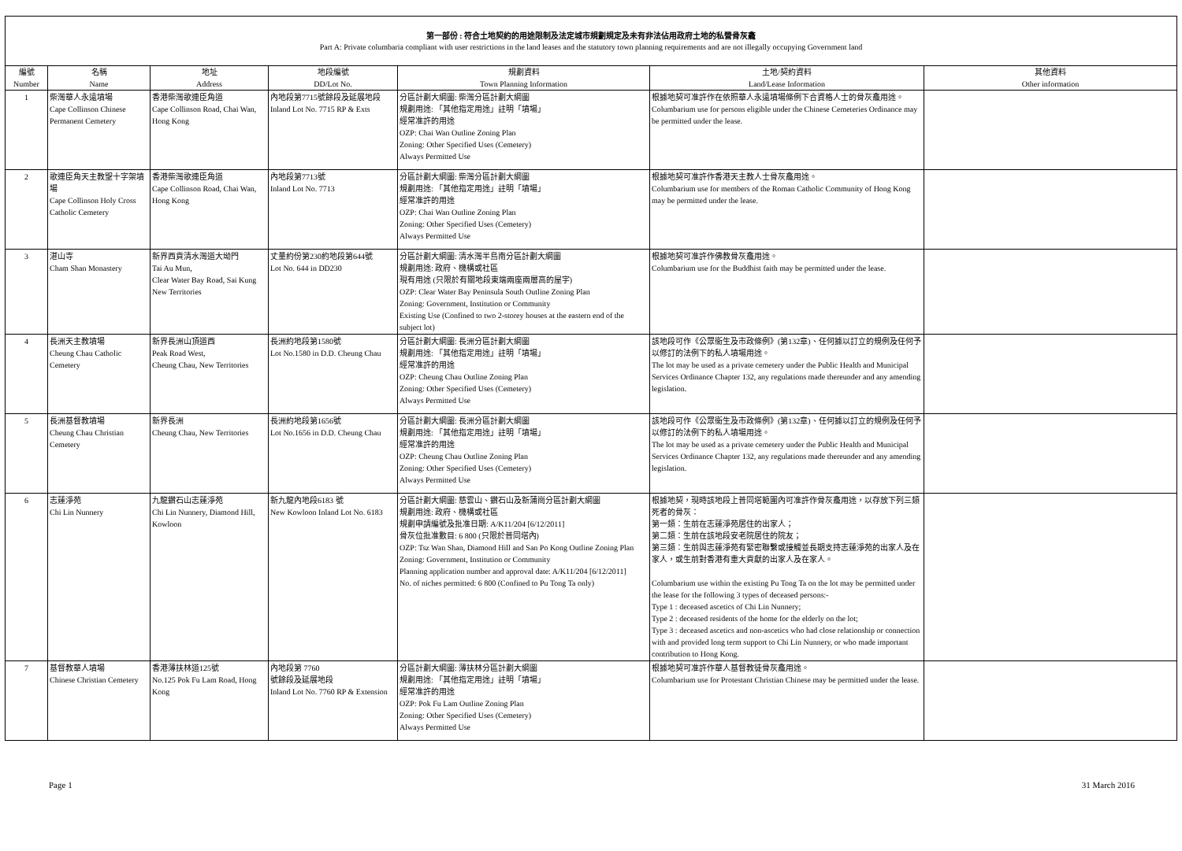第一部份 : 符合土地契約的用途限制及法定城市規劃規定及未有非法佔用政府土地的私營骨灰龕
Part A: Private columbaria compliant with user restrictions in the land leases and the statutory town planning requirements and are not illegally occupying Government land
| 編號 Number | 名稱 Name | 地址 Address | 地段編號 DD/Lot No. | 規劃資料 Town Planning Information | 土地/契約資料 Land/Lease Information | 其他資料 Other information |
| --- | --- | --- | --- | --- | --- | --- |
| 1 | 柴灣華人永遠墳場 Cape Collinson Chinese Permanent Cemetery | 香港柴灣歌連臣角道 Cape Collinson Road, Chai Wan, Hong Kong | 內地段第7715號餘段及延展地段 Inland Lot No. 7715 RP & Exts | 分區計劃大綱圖: 柴灣分區計劃大綱圖 規劃用途: 「其他指定用途」註明「墳場」 經常准許的用途 OZP: Chai Wan Outline Zoning Plan Zoning: Other Specified Uses (Cemetery) Always Permitted Use | 根據地契可准許作在依照華人永遠墳場條例下合資格人士的骨灰龕用途。 Columbarium use for persons eligible under the Chinese Cemeteries Ordinance may be permitted under the lease. | |
| 2 | 歌連臣角天主教聖十字架墳場 Cape Collinson Holy Cross Catholic Cemetery | 香港柴灣歌連臣角道 Cape Collinson Road, Chai Wan, Hong Kong | 內地段第7713號 Inland Lot No. 7713 | 分區計劃大綱圖: 柴灣分區計劃大綱圖 規劃用途: 「其他指定用途」註明「墳場」 經常准許的用途 OZP: Chai Wan Outline Zoning Plan Zoning: Other Specified Uses (Cemetery) Always Permitted Use | 根據地契可准許作香港天主教人士骨灰龕用途。 Columbarium use for members of the Roman Catholic Community of Hong Kong may be permitted under the lease. | |
| 3 | 湛山寺 Cham Shan Monastery | 新界西貢清水灣道大坳門 Tai Au Mun, Clear Water Bay Road, Sai Kung New Territories | 丈量約份第230約地段第644號 Lot No. 644 in DD230 | 分區計劃大綱圖: 清水灣半島南分區計劃大綱圖 規劃用途: 政府、機構或社區 現有用途 (只限於有關地段東端兩座兩層高的屋宇) OZP: Clear Water Bay Peninsula South Outline Zoning Plan Zoning: Government, Institution or Community Existing Use (Confined to two 2-storey houses at the eastern end of the subject lot) | 根據地契可准許作佛教骨灰龕用途。 Columbarium use for the Buddhist faith may be permitted under the lease. | |
| 4 | 長洲天主教墳場 Cheung Chau Catholic Cemetery | 新界長洲山頂道西 Peak Road West, Cheung Chau, New Territories | 長洲約地段第1580號 Lot No.1580 in D.D. Cheung Chau | 分區計劃大綱圖: 長洲分區計劃大綱圖 規劃用途: 「其他指定用途」註明「墳場」 經常准許的用途 OZP: Cheung Chau Outline Zoning Plan Zoning: Other Specified Uses (Cemetery) Always Permitted Use | 該地段可作《公眾衞生及市政條例》(第132章)、任何據以訂立的規例及任何予以修訂的法例下的私人墳場用途。 The lot may be used as a private cemetery under the Public Health and Municipal Services Ordinance Chapter 132, any regulations made thereunder and any amending legislation. | |
| 5 | 長洲基督教墳場 Cheung Chau Christian Cemetery | 新界長洲 Cheung Chau, New Territories | 長洲約地段第1656號 Lot No.1656 in D.D. Cheung Chau | 分區計劃大綱圖: 長洲分區計劃大綱圖 規劃用途: 「其他指定用途」註明「墳場」 經常准許的用途 OZP: Cheung Chau Outline Zoning Plan Zoning: Other Specified Uses (Cemetery) Always Permitted Use | 該地段可作《公眾衞生及市政條例》(第132章)、任何據以訂立的規例及任何予以修訂的法例下的私人墳場用途。 The lot may be used as a private cemetery under the Public Health and Municipal Services Ordinance Chapter 132, any regulations made thereunder and any amending legislation. | |
| 6 | 志蓮淨苑 Chi Lin Nunnery | 九龍鑽石山志蓮淨苑 Chi Lin Nunnery, Diamond Hill, Kowloon | 新九龍內地段6183 號 New Kowloon Inland Lot No. 6183 | 分區計劃大綱圖: 慈雲山、鑽石山及新蒲崗分區計劃大綱圖 規劃用途: 政府、機構或社區 規劃申請編號及批准日期: A/K11/204 [6/12/2011] 骨灰位批准數目: 6 800 (只限於普同塔內) OZP: Tsz Wan Shan, Diamond Hill and San Po Kong Outline Zoning Plan Zoning: Government, Institution or Community Planning application number and approval date: A/K11/204 [6/12/2011] No. of niches permitted: 6 800 (Confined to Pu Tong Ta only) | 根據地契，現時該地段上普同塔範圍內可准許作骨灰龕用途，以存放下列三類死者的骨灰： 第一類：生前在志蓮淨苑居住的出家人； 第二類：生前在該地段安老院居住的院友； 第三類：生前與志蓮淨苑有緊密聯繫或接觸並長期支持志蓮淨苑的出家人及在家人，或生前對香港有重大貢獻的出家人及在家人。 Columbarium use within the existing Pu Tong Ta on the lot may be permitted under the lease for the following 3 types of deceased persons:- Type 1 : deceased ascetics of Chi Lin Nunnery; Type 2 : deceased residents of the home for the elderly on the lot; Type 3 : deceased ascetics and non-ascetics who had close relationship or connection with and provided long term support to Chi Lin Nunnery, or who made important contribution to Hong Kong. | |
| 7 | 基督教華人墳場 Chinese Christian Cemetery | 香港薄扶林道125號 No.125 Pok Fu Lam Road, Hong Kong | 內地段第 7760 號餘段及延展地段 Inland Lot No. 7760 RP & Extension | 分區計劃大綱圖: 薄扶林分區計劃大綱圖 規劃用途: 「其他指定用途」註明「墳場」 經常准許的用途 OZP: Pok Fu Lam Outline Zoning Plan Zoning: Other Specified Uses (Cemetery) Always Permitted Use | 根據地契可准許作華人基督教徒骨灰龕用途。 Columbarium use for Protestant Christian Chinese may be permitted under the lease. | |
Page 1 31 March 2016